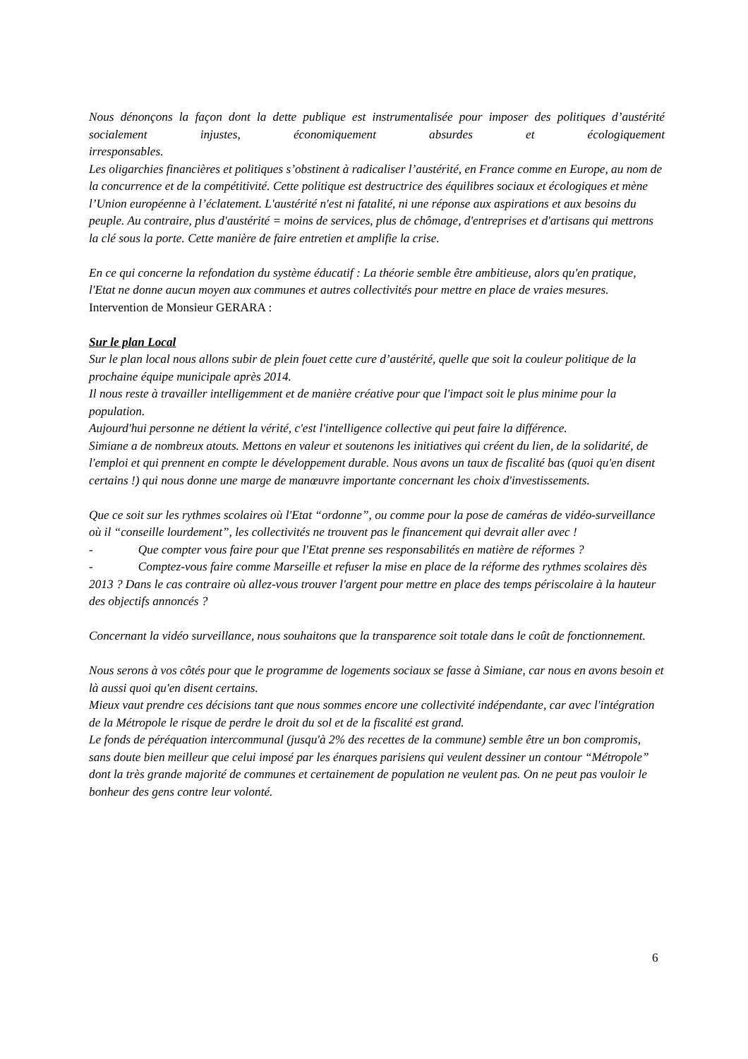Nous dénonçons la façon dont la dette publique est instrumentalisée pour imposer des politiques d’austérité socialement injustes, économiquement absurdes et écologiquement
irresponsables.
Les oligarchies financières et politiques s’obstinent à radicaliser l’austérité, en France comme en Europe, au nom de la concurrence et de la compétitivité. Cette politique est destructrice des équilibres sociaux et écologiques et mène l’Union européenne à l’éclatement. L'austérité n'est ni fatalité, ni une réponse aux aspirations et aux besoins du peuple. Au contraire, plus d'austérité = moins de services, plus de chômage, d'entreprises et d'artisans qui mettrons la clé sous la porte. Cette manière de faire entretien et amplifie la crise.
En ce qui concerne la refondation du système éducatif : La théorie semble être ambitieuse, alors qu'en pratique, l'Etat ne donne aucun moyen aux communes et autres collectivités pour mettre en place de vraies mesures.
Intervention de Monsieur GERARA :
Sur le plan Local
Sur le plan local nous allons subir de plein fouet cette cure d’austérité, quelle que soit la couleur politique de la prochaine équipe municipale après 2014.
Il nous reste à travailler intelligemment et de manière créative pour que l'impact soit le plus minime pour la population.
Aujourd'hui personne ne détient la vérité, c'est l'intelligence collective qui peut faire la différence.
Simiane a de nombreux atouts. Mettons en valeur et soutenons les initiatives qui créent du lien, de la solidarité, de l'emploi et qui prennent en compte le développement durable. Nous avons un taux de fiscalité bas (quoi qu'en disent certains !) qui nous donne une marge de manœuvre importante concernant les choix d'investissements.
Que ce soit sur les rythmes scolaires où l'Etat “ordonne”, ou comme pour la pose de caméras de vidéo-surveillance où il “conseille lourdement”, les collectivités ne trouvent pas le financement qui devrait aller avec !
- Que compter vous faire pour que l'Etat prenne ses responsabilités en matière de réformes ?
- Comptez-vous faire comme Marseille et refuser la mise en place de la réforme des rythmes scolaires dès 2013 ? Dans le cas contraire où allez-vous trouver l'argent pour mettre en place des temps périscolaire à la hauteur des objectifs annoncés ?
Concernant la vidéo surveillance, nous souhaitons que la transparence soit totale dans le coût de fonctionnement.
Nous serons à vos côtés pour que le programme de logements sociaux se fasse à Simiane, car nous en avons besoin et là aussi quoi qu'en disent certains.
Mieux vaut prendre ces décisions tant que nous sommes encore une collectivité indépendante, car avec l'intégration de la Métropole le risque de perdre le droit du sol et de la fiscalité est grand.
Le fonds de péréquation intercommunal (jusqu'à 2% des recettes de la commune) semble être un bon compromis, sans doute bien meilleur que celui imposé par les énarques parisiens qui veulent dessiner un contour “Métropole” dont la très grande majorité de communes et certainement de population ne veulent pas. On ne peut pas vouloir le bonheur des gens contre leur volonté.
6